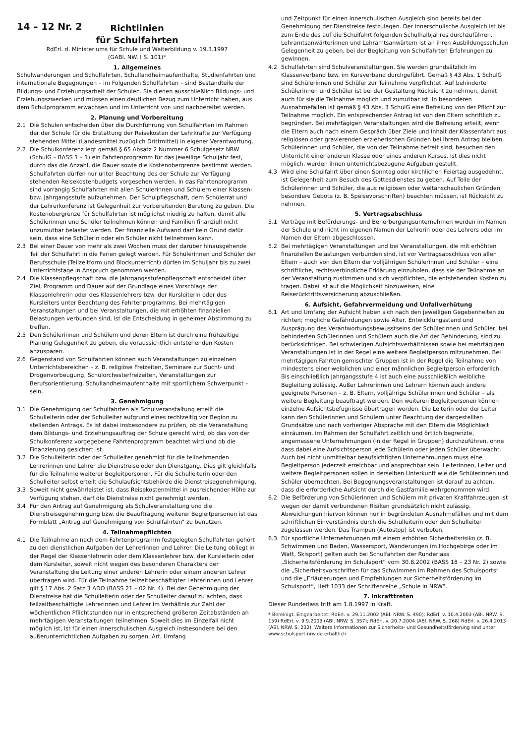14 – 12 Nr. 2
Richtlinien
für Schulfahrten
RdErl. d. Ministeriums für Schule und Weiterbildung v. 19.3.1997
(GABl. NW. I S. 101)*
1. Allgemeines
Schulwanderungen und Schulfahrten, Schullandheimaufenthalte, Studienfahrten und internationale Begegnungen – im Folgenden Schulfahrten – sind Bestandteile der Bildungs- und Erziehungsarbeit der Schulen. Sie dienen ausschließlich Bildungs- und Erziehungszwecken und müssen einen deutlichen Bezug zum Unterricht haben, aus dem Schulprogramm erwachsen und im Unterricht vor- und nachbereitet werden.
2. Planung und Vorbereitung
2.1 Die Schulen entscheiden über die Durchführung von Schulfahrten im Rahmen der der Schule für die Erstattung der Reisekosten der Lehrkräfte zur Verfügung stehenden Mittel (Landesmittel zuzüglich Drittmittel) in eigener Verantwortung.
2.2 Die Schulkonferenz legt gemäß § 65 Absatz 2 Nummer 6 Schulgesetz NRW (SchulG – BASS 1 – 1) ein Fahrtenprogramm für das jeweilige Schuljahr fest, durch das die Anzahl, die Dauer sowie die Kostenobergrenze bestimmt werden. Schulfahrten dürfen nur unter Beachtung des der Schule zur Verfügung stehenden Reisekostenbudgets vorgesehen werden. In das Fahrtenprogramm sind vorrangig Schulfahrten mit allen Schülerinnen und Schülern einer Klassen- bzw. Jahrgangsstufe aufzunehmen. Der Schulpflegschaft, dem Schülerrat und der Lehrerkonferenz ist Gelegenheit zur vorbereitenden Beratung zu geben. Die Kostenobergrenze für Schulfahrten ist möglichst niedrig zu halten, damit alle Schülerinnen und Schüler teilnehmen können und Familien finanziell nicht unzumutbar belastet werden. Der finanzielle Aufwand darf kein Grund dafür sein, dass eine Schülerin oder ein Schüler nicht teilnehmen kann.
2.3 Bei einer Dauer von mehr als zwei Wochen muss der darüber hinausgehende Teil der Schulfahrt in die Ferien gelegt werden. Für Schülerinnen und Schüler der Berufsschule (Teilzeitform und Blockunterricht) dürfen im Schuljahr bis zu zwei Unterrichtstage in Anspruch genommen werden.
2.4 Die Klassenpflegschaft bzw. die Jahrgangsstufenpflegschaft entscheidet über Ziel, Programm und Dauer auf der Grundlage eines Vorschlags der Klassenlehrerin oder des Klassenlehrers bzw. der Kursleiterin oder des Kursleiters unter Beachtung des Fahrtenprogramms. Bei mehrtägigen Veranstaltungen und bei Veranstaltungen, die mit erhöhten finanziellen Belastungen verbunden sind, ist die Entscheidung in geheimer Abstimmung zu treffen.
2.5 Den Schülerinnen und Schülern und deren Eltern ist durch eine frühzeitige Planung Gelegenheit zu geben, die voraussichtlich entstehenden Kosten anzusparen.
2.6 Gegenstand von Schulfahrten können auch Veranstaltungen zu einzelnen Unterrichtsbereichen – z. B. religiöse Freizeiten, Seminare zur Sucht- und Drogenvorbeugung, Schulorchesterfreizeiten, Veranstaltungen zur Berufsorientierung, Schullandheimaufenthalte mit sportlichem Schwerpunkt – sein.
3. Genehmigung
3.1 Die Genehmigung der Schulfahrten als Schulveranstaltung erteilt die Schulleiterin oder der Schulleiter aufgrund eines rechtzeitig vor Beginn zu stellenden Antrags. Es ist dabei insbesondere zu prüfen, ob die Veranstaltung dem Bildungs- und Erziehungsauftrag der Schule gerecht wird, ob das von der Schulkonferenz vorgegebene Fahrtenprogramm beachtet wird und ob die Finanzierung gesichert ist.
3.2 Die Schulleiterin oder der Schulleiter genehmigt für die teilnehmenden Lehrerinnen und Lehrer die Dienstreise oder den Dienstgang. Dies gilt gleichfalls für die Teilnahme weiterer Begleitpersonen. Für die Schulleiterin oder den Schulleiter selbst erteilt die Schulaufsichtsbehörde die Dienstreisegenehmigung.
3.3 Soweit nicht gewährleistet ist, dass Reisekostenmittel in ausreichender Höhe zur Verfügung stehen, darf die Dienstreise nicht genehmigt werden.
3.4 Für den Antrag auf Genehmigung als Schulveranstaltung und die Dienstreisegenehmigung bzw. die Beauftragung weiterer Begleitpersonen ist das Formblatt „Antrag auf Genehmigung von Schulfahrten“ zu benutzen.
4. Teilnahmepflichten
4.1 Die Teilnahme an nach dem Fahrtenprogramm festgelegten Schulfahrten gehört zu den dienstlichen Aufgaben der Lehrerinnen und Lehrer. Die Leitung obliegt in der Regel der Klassenlehrerin oder dem Klassenlehrer bzw. der Kursleiterin oder dem Kursleiter, soweit nicht wegen des besonderen Charakters der Veranstaltung die Leitung einer anderen Lehrerin oder einem anderen Lehrer übertragen wird. Für die Teilnahme teilzeitbeschäftigter Lehrerinnen und Lehrer gilt § 17 Abs. 2 Satz 3 ADO (BASS 21 – 02 Nr. 4). Bei der Genehmigung der Dienstreise hat die Schulleiterin oder der Schulleiter darauf zu achten, dass teilzeitbeschäftigte Lehrerinnen und Lehrer im Verhältnis zur Zahl der wöchentlichen Pflichtstunden nur in entsprechend größeren Zeitabständen an mehrtägigen Veranstaltungen teilnehmen. Soweit dies im Einzelfall nicht möglich ist, ist für einen innerschulischen Ausgleich insbesondere bei den außerunterrichtlichen Aufgaben zu sorgen. Art, Umfang
und Zeitpunkt für einen innerschulischen Ausgleich sind bereits bei der Genehmigung der Dienstreise festzulegen. Der innerschulische Ausgleich ist bis zum Ende des auf die Schulfahrt folgenden Schulhalbjahres durchzuführen. Lehramtsanwärterinnen und Lehramtsanwärtern ist an ihren Ausbildungsschulen Gelegenheit zu geben, bei der Begleitung von Schulfahrten Erfahrungen zu gewinnen.
4.2 Schulfahrten sind Schulveranstaltungen. Sie werden grundsätzlich im Klassenverband bzw. im Kursverband durchgeführt. Gemäß § 43 Abs. 1 SchulG sind Schülerinnen und Schüler zur Teilnahme verpflichtet. Auf behinderte Schülerinnen und Schüler ist bei der Gestaltung Rücksicht zu nehmen, damit auch für sie die Teilnahme möglich und zumutbar ist. In besonderen Ausnahmefällen ist gemäß § 43 Abs. 3 SchulG eine Befreiung von der Pflicht zur Teilnahme möglich. Ein entsprechender Antrag ist von den Eltern schriftlich zu begründen. Bei mehrtägigen Veranstaltungen wird die Befreiung erteilt, wenn die Eltern auch nach einem Gespräch über Ziele und Inhalt der Klassenfahrt aus religiösen oder gravierenden erzieherischen Gründen bei ihrem Antrag bleiben. Schülerinnen und Schüler, die von der Teilnahme befreit sind, besuchen den Unterricht einer anderen Klasse oder eines anderen Kurses. Ist dies nicht möglich, werden ihnen unterrichtsbezogene Aufgaben gestellt.
4.3 Wird eine Schulfahrt über einen Sonntag oder kirchlichen Feiertag ausgedehnt, ist Gelegenheit zum Besuch des Gottesdienstes zu geben. Auf Teile der Schülerinnen und Schüler, die aus religiösen oder weltanschaulichen Gründen besondere Gebote (z. B. Speisevorschriften) beachten müssen, ist Rücksicht zu nehmen.
5. Vertragsabschluss
5.1 Verträge mit Beförderungs- und Beherbergungsunternehmen werden im Namen der Schule und nicht im eigenen Namen der Lehrerin oder des Lehrers oder im Namen der Eltern abgeschlossen.
5.2 Bei mehrtägigen Veranstaltungen und bei Veranstaltungen, die mit erhöhten finanziellen Belastungen verbunden sind, ist vor Vertragsabschluss von allen Eltern – auch von den Eltern der volljährigen Schülerinnen und Schüler – eine schriftliche, rechtsverbindliche Erklärung einzuholen, dass sie der Teilnahme an der Veranstaltung zustimmen und sich verpflichten, die entstehenden Kosten zu tragen. Dabei ist auf die Möglichkeit hinzuweisen, eine Reiserücktrittsversicherung abzuschließen.
6. Aufsicht, Gefahrvermeidung und Unfallverhütung
6.1 Art und Umfang der Aufsicht haben sich nach den jeweiligen Gegebenheiten zu richten; mögliche Gefährdungen sowie Alter, Entwicklungsstand und Ausprägung des Verantwortungsbewusstseins der Schülerinnen und Schüler, bei behinderten Schülerinnen und Schülern auch die Art der Behinderung, sind zu berücksichtigen. Bei schwierigen Aufsichtsverhältnissen sowie bei mehrtägigen Veranstaltungen ist in der Regel eine weitere Begleitperson mitzunehmen. Bei mehrtägigen Fahrten gemischter Gruppen ist in der Regel die Teilnahme von mindestens einer weiblichen und einer männlichen Begleitperson erforderlich. Bis einschließlich Jahrgangsstufe 4 ist auch eine ausschließlich weibliche Begleitung zulässig. Außer Lehrerinnen und Lehrern können auch andere geeignete Personen – z. B. Eltern, volljährige Schülerinnen und Schüler – als weitere Begleitung beauftragt werden. Den weiteren Begleitpersonen können einzelne Aufsichtsbefugnisse übertragen werden. Die Leiterin oder der Leiter kann den Schülerinnen und Schülern unter Beachtung der dargestellten Grundsätze und nach vorheriger Absprache mit den Eltern die Möglichkeit einräumen, im Rahmen der Schulfahrt zeitlich und örtlich begrenzte, angemessene Unternehmungen (in der Regel in Gruppen) durchzuführen, ohne dass dabei eine Aufsichtsperson jede Schülerin oder jeden Schüler überwacht. Auch bei nicht unmittelbar beaufsichtigten Unternehmungen muss eine Begleitperson jederzeit erreichbar und ansprechbar sein. Leiterinnen, Leiter und weitere Begleitpersonen sollen in derselben Unterkunft wie die Schülerinnen und Schüler übernachten. Bei Begegnungsveranstaltungen ist darauf zu achten, dass die erforderliche Aufsicht durch die Gastfamilie wahrgenommen wird.
6.2 Die Beförderung von Schülerinnen und Schülern mit privaten Kraftfahrzeugen ist wegen der damit verbundenen Risiken grundsätzlich nicht zulässig. Abweichungen hiervon können nur in begründeten Ausnahmefällen und mit dem schriftlichen Einverständnis durch die Schulleiterin oder den Schulleiter zugelassen werden. Das Trampen (Autostop) ist verboten.
6.3 Für sportliche Unternehmungen mit einem erhöhten Sicherheitsrisiko (z. B. Schwimmen und Baden, Wassersport, Wanderungen im Hochgebirge oder im Watt, Skisport) gelten auch bei Schulfahrten der Runderlass „Sicherheitsförderung im Schulsport“ vom 30.8.2002 (BASS 18 – 23 Nr. 2) sowie die „Sicherheitsvorschriften für das Schwimmen im Rahmen des Schulsports“ und die „Erläuterungen und Empfehlungen zur Sicherheitsförderung im Schulsport“, Heft 1033 der Schriftenreihe „Schule in NRW“.
7. Inkrafttreten
Dieser Runderlass tritt am 1.8.1997 in Kraft.
* Bereinigt. Eingearbeitet: RdErl. v. 29.11.2002 (ABl. NRW. S. 490); RdErl. v. 10.4.2003 (ABl. NRW. S. 159) RdErl. v. 9.9.2003 (ABl. NRW. S. 357); RdErl. v. 20.7.2004 (ABl. NRW. S. 268) RdErl. v. 26.4.2013 (ABl. NRW. S. 232). Weitere Informationen zur Sicherheits- und Gesundheitsförderung sind unter www.schulsport-nrw.de erhältlich.